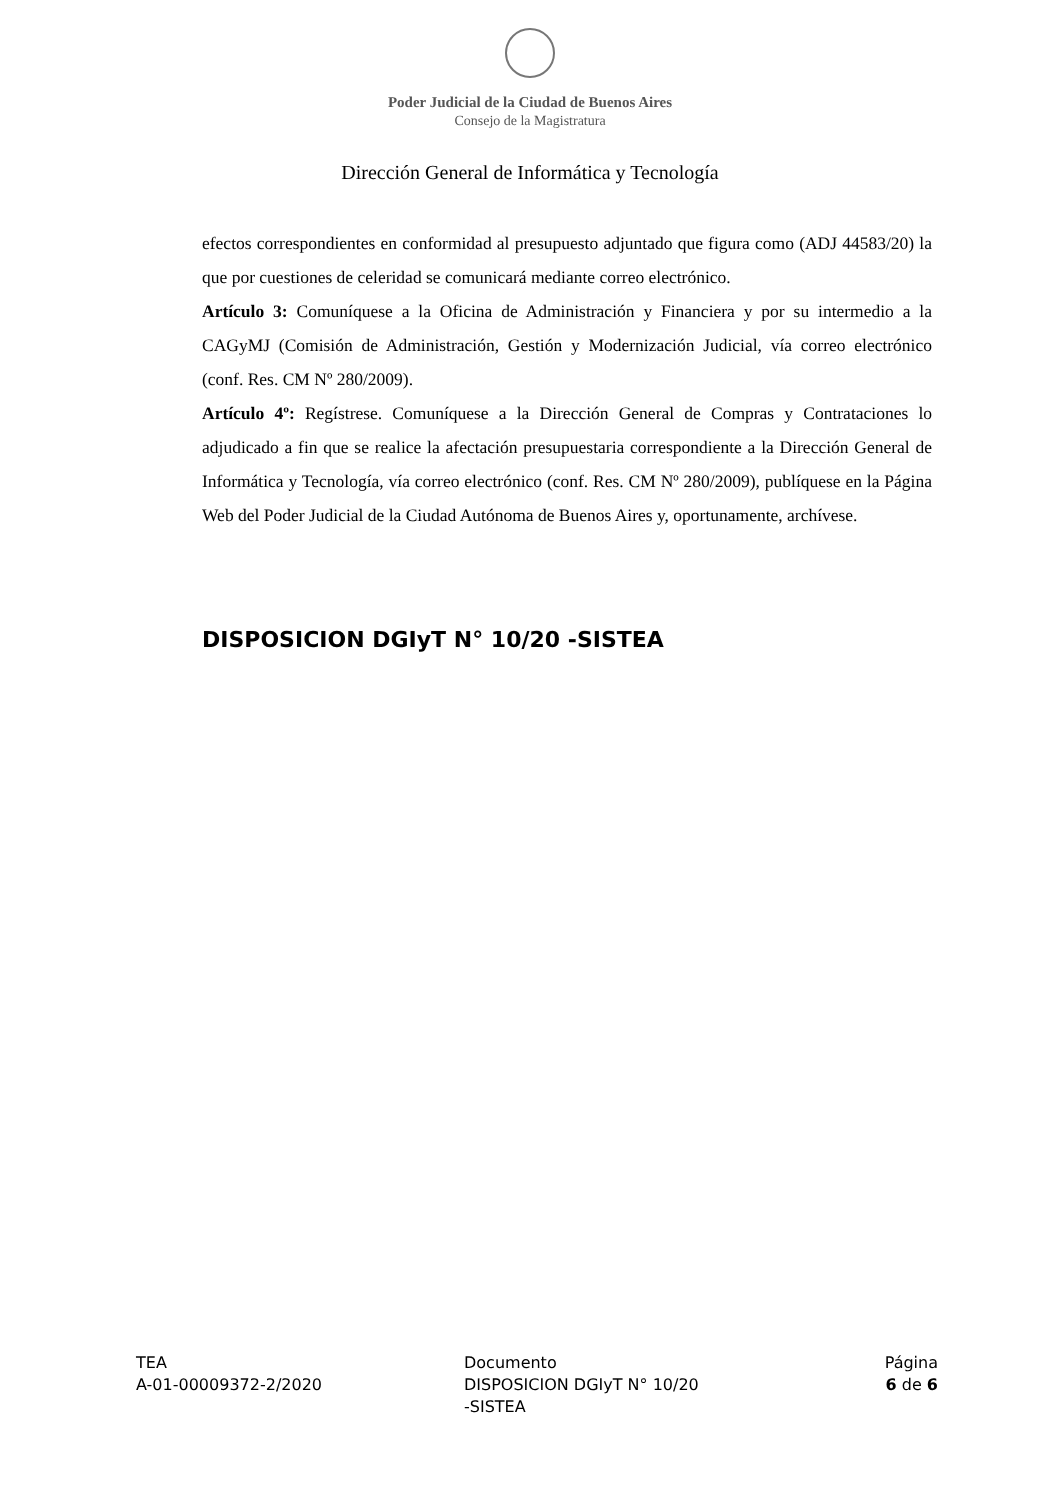Poder Judicial de la Ciudad de Buenos Aires
Consejo de la Magistratura
Dirección General de Informática y Tecnología
efectos correspondientes en conformidad al presupuesto adjuntado que figura como (ADJ 44583/20) la que por cuestiones de celeridad se comunicará mediante correo electrónico.
Artículo 3: Comuníquese a la Oficina de Administración y Financiera y por su intermedio a la CAGyMJ (Comisión de Administración, Gestión y Modernización Judicial, vía correo electrónico (conf. Res. CM Nº 280/2009).
Artículo 4º: Regístrese. Comuníquese a la Dirección General de Compras y Contrataciones lo adjudicado a fin que se realice la afectación presupuestaria correspondiente a la Dirección General de Informática y Tecnología, vía correo electrónico (conf. Res. CM Nº 280/2009), publíquese en la Página Web del Poder Judicial de la Ciudad Autónoma de Buenos Aires y, oportunamente, archívese.
DISPOSICION DGIyT N° 10/20 -SISTEA
TEA
A-01-00009372-2/2020
Documento
DISPOSICION DGIyT N° 10/20
-SISTEA
Página
6 de 6